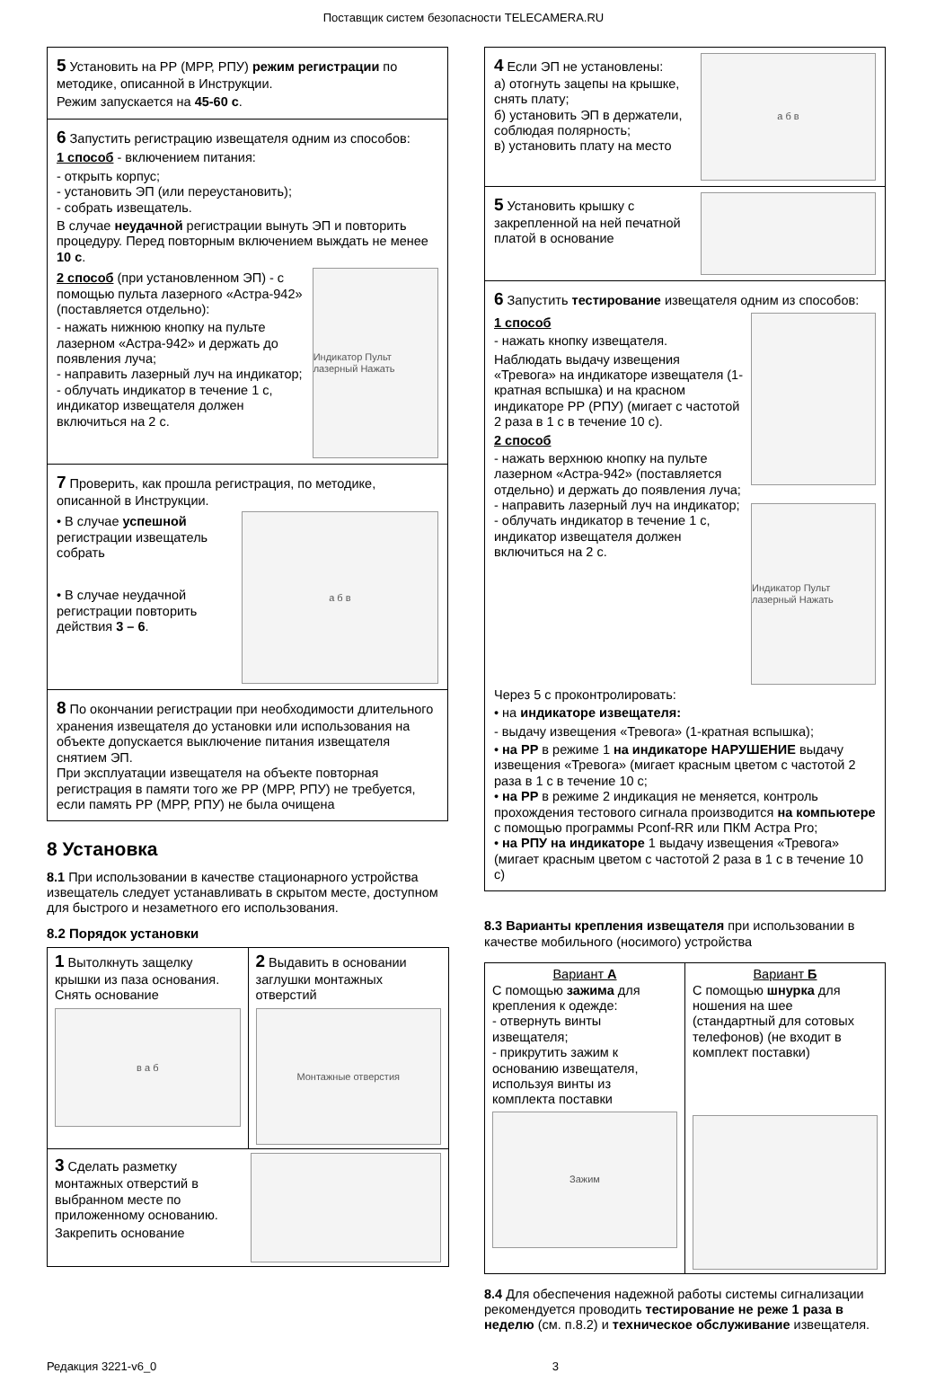Поставщик систем безопасности TELECAMERA.RU
5 Установить на РР (МРР, РПУ) режим регистрации по методике, описанной в Инструкции.
Режим запускается на 45-60 с.
6 Запустить регистрацию извещателя одним из способов:
1 способ - включением питания:
- открыть корпус;
- установить ЭП (или переустановить);
- собрать извещатель.
В случае неудачной регистрации вынуть ЭП и повторить процедуру. Перед повторным включением выждать не менее 10 с.
2 способ (при установленном ЭП) - с помощью пульта лазерного «Астра-942» (поставляется отдельно):
- нажать нижнюю кнопку на пульте лазерном «Астра-942» и держать до появления луча;
- направить лазерный луч на индикатор;
- облучать индикатор в течение 1 с, индикатор извещателя должен включиться на 2 с.
Индикатор Пульт лазерный Нажать
7 Проверить, как прошла регистрация, по методике, описанной в Инструкции.
• В случае успешной регистрации извещатель собрать
• В случае неудачной регистрации повторить действия 3 – 6.
а б в
8 По окончании регистрации при необходимости длительного хранения извещателя до установки или использования на объекте допускается выключение питания извещателя снятием ЭП.
При эксплуатации извещателя на объекте повторная регистрация в памяти того же РР (МРР, РПУ) не требуется, если память РР (МРР, РПУ) не была очищена
8 Установка
8.1 При использовании в качестве стационарного устройства извещатель следует устанавливать в скрытом месте, доступном для быстрого и незаметного его использования.
8.2 Порядок установки
| 1 Вытолкнуть защелку крышки из паза основания. Снять основание в а б | 2 Выдавить в основании заглушки монтажных отверстий Монтажные отверстия |
| 3 Сделать разметку монтажных отверстий в выбранном месте по приложенному основанию. Закрепить основание | |
4 Если ЭП не установлены:
а) отогнуть зацепы на крышке, снять плату;
б) установить ЭП в держатели, соблюдая полярность;
в) установить плату на место
а б в
5 Установить крышку с закрепленной на ней печатной платой в основание
6 Запустить тестирование извещателя одним из способов:
1 способ
- нажать кнопку извещателя.
Наблюдать выдачу извещения «Тревога» на индикаторе извещателя (1-кратная вспышка) и на красном индикаторе РР (РПУ) (мигает с частотой 2 раза в 1 с в течение 10 с).
2 способ
- нажать верхнюю кнопку на пульте лазерном «Астра-942» (поставляется отдельно) и держать до появления луча;
- направить лазерный луч на индикатор;
- облучать индикатор в течение 1 с, индикатор извещателя должен включиться на 2 с.
Индикатор Пульт лазерный Нажать
Через 5 с проконтролировать:
• на индикаторе извещателя:
- выдачу извещения «Тревога» (1-кратная вспышка);
• на РР в режиме 1 на индикаторе НАРУШЕНИЕ выдачу извещения «Тревога» (мигает красным цветом с частотой 2 раза в 1 с в течение 10 с;
• на РР в режиме 2 индикация не меняется, контроль прохождения тестового сигнала производится на компьютере с помощью программы Pconf-RR или ПКМ Астра Pro;
• на РПУ на индикаторе 1 выдачу извещения «Тревога» (мигает красным цветом с частотой 2 раза в 1 с в течение 10 с)
8.3 Варианты крепления извещателя при использовании в качестве мобильного (носимого) устройства
| Вариант А С помощью зажима для крепления к одежде: - отвернуть винты извещателя; - прикрутить зажим к основанию извещателя, используя винты из комплекта поставки Зажим | Вариант Б С помощью шнурка для ношения на шее (стандартный для сотовых телефонов) (не входит в комплект поставки) |
8.4 Для обеспечения надежной работы системы сигнализации рекомендуется проводить тестирование не реже 1 раза в неделю (см. п.8.2) и техническое обслуживание извещателя.
Редакция 3221-v6_0 3